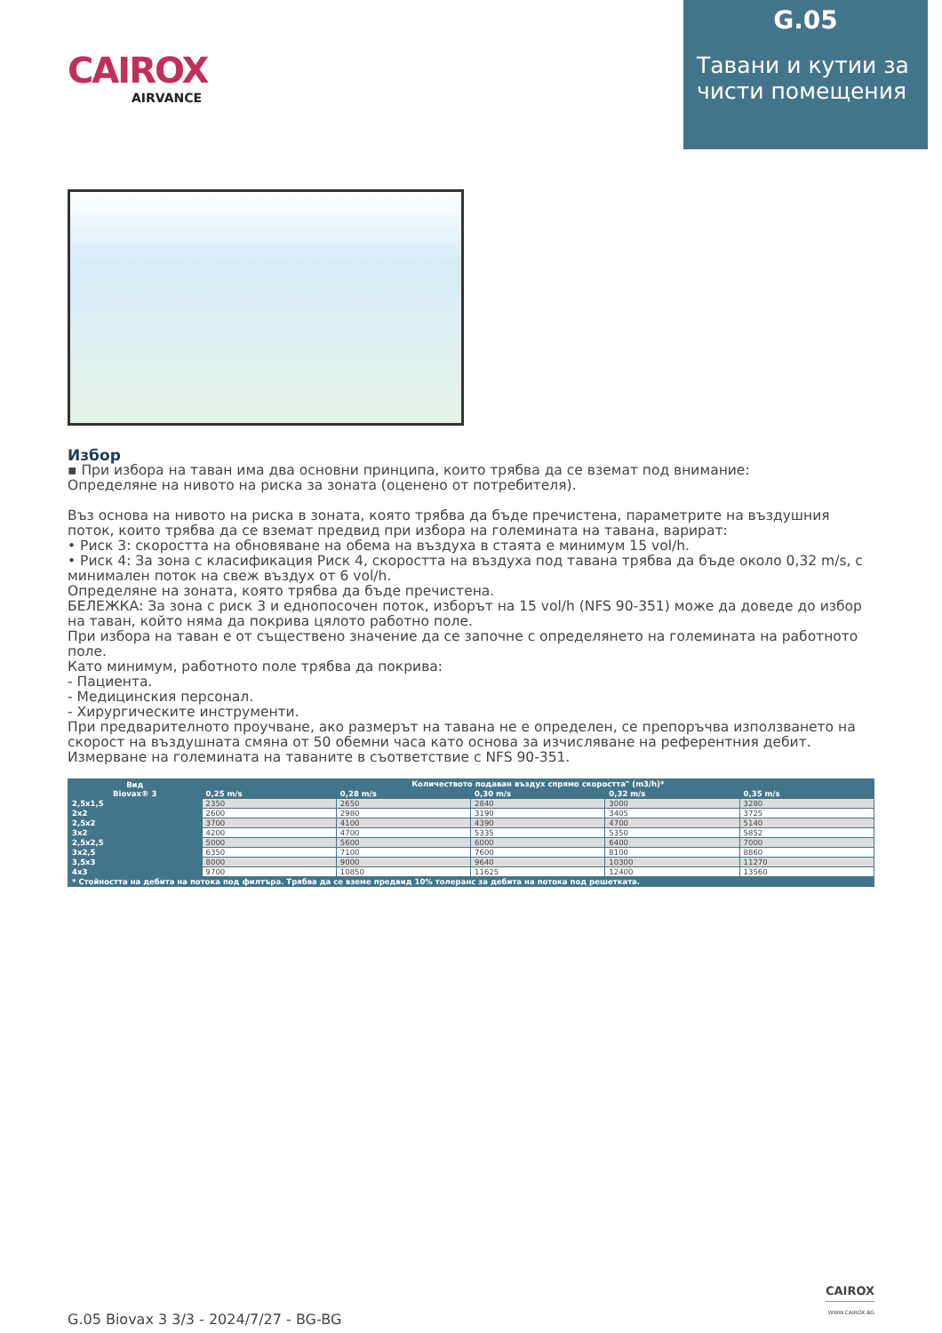CAIROX
AIRVANCE
G.05
Тавани и кутии за чисти помещения
Избор
▪ При избора на таван има два основни принципа, които трябва да се вземат под внимание:
Определяне на нивото на риска за зоната (оценено от потребителя).
Въз основа на нивото на риска в зоната, която трябва да бъде пречистена, параметрите на въздушния поток, които трябва да се вземат предвид при избора на големината на тавана, варират:
• Риск 3: скоростта на обновяване на обема на въздуха в стаята е минимум 15 vol/h.
• Риск 4: За зона с класификация Риск 4, скоростта на въздуха под тавана трябва да бъде около 0,32 m/s, с минимален поток на свеж въздух от 6 vol/h.
Определяне на зоната, която трябва да бъде пречистена.
БЕЛЕЖКА: За зона с риск 3 и еднопосочен поток, изборът на 15 vol/h (NFS 90-351) може да доведе до избор на таван, който няма да покрива цялото работно поле.
При избора на таван е от съществено значение да се започне с определянето на големината на работното поле.
Като минимум, работното поле трябва да покрива:
- Пациента.
- Медицинския персонал.
- Хирургическите инструменти.
При предварителното проучване, ако размерът на тавана не е определен, се препоръчва използването на скорост на въздушната смяна от 50 обемни часа като основа за изчисляване на референтния дебит.
Измерване на големината на таваните в съответствие с NFS 90-351.
| Вид Biovax® 3 | Количеството подаван въздух спрямо скоростта" (m3/h)* | | | | |
| --- | --- | --- | --- | --- | --- |
| | 0,25 m/s | 0,28 m/s | 0,30 m/s | 0,32 m/s | 0,35 m/s |
| 2,5x1,5 | 2350 | 2650 | 2840 | 3000 | 3280 |
| 2x2 | 2600 | 2980 | 3190 | 3405 | 3725 |
| 2,5x2 | 3700 | 4100 | 4390 | 4700 | 5140 |
| 3x2 | 4200 | 4700 | 5335 | 5350 | 5852 |
| 2,5x2,5 | 5000 | 5600 | 6000 | 6400 | 7000 |
| 3x2,5 | 6350 | 7100 | 7600 | 8100 | 8860 |
| 3,5x3 | 8000 | 9000 | 9640 | 10300 | 11270 |
| 4x3 | 9700 | 10850 | 11625 | 12400 | 13560 |
| * Стойността на дебита на потока под филтъра. Трябва да се вземе предвид 10% толеранс за дебита на потока под решетката. | | | | | |
G.05 Biovax 3 3/3 - 2024/7/27 - BG-BG
CAIROX
WWW.CAIROX.BG